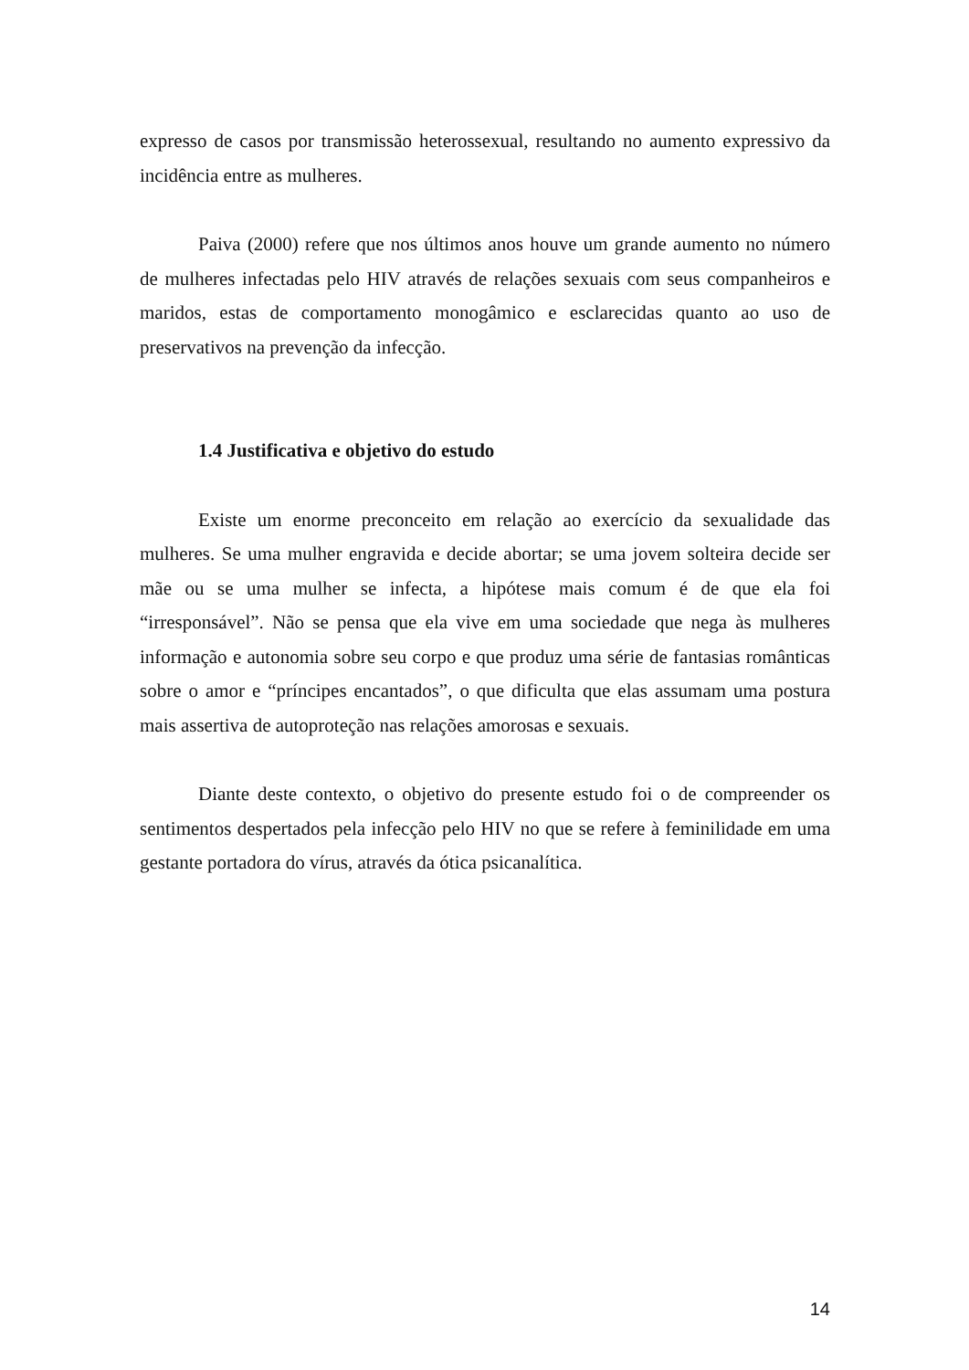expresso de casos por transmissão heterossexual, resultando no aumento expressivo da incidência entre as mulheres.
Paiva (2000) refere que nos últimos anos houve um grande aumento no número de mulheres infectadas pelo HIV através de relações sexuais com seus companheiros e maridos, estas de comportamento monogâmico e esclarecidas quanto ao uso de preservativos na prevenção da infecção.
1.4 Justificativa e objetivo do estudo
Existe um enorme preconceito em relação ao exercício da sexualidade das mulheres. Se uma mulher engravida e decide abortar; se uma jovem solteira decide ser mãe ou se uma mulher se infecta, a hipótese mais comum é de que ela foi “irresponsável”. Não se pensa que ela vive em uma sociedade que nega às mulheres informação e autonomia sobre seu corpo e que produz uma série de fantasias românticas sobre o amor e “príncipes encantados”, o que dificulta que elas assumam uma postura mais assertiva de autoproteção nas relações amorosas e sexuais.
Diante deste contexto, o objetivo do presente estudo foi o de compreender os sentimentos despertados pela infecção pelo HIV no que se refere à feminilidade em uma gestante portadora do vírus, através da ótica psicanalítica.
14